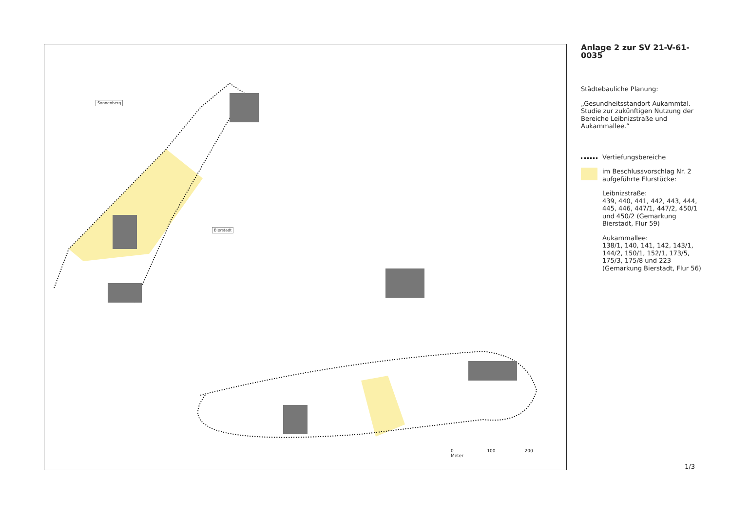Sonnenberg
Bierstadt
0 100 200
Meter
Anlage 2 zur SV 21-V-61-0035
Städtebauliche Planung:
„Gesundheitsstandort Aukammtal. Studie zur zukünftigen Nutzung der Bereiche Leibnizstraße und Aukammallee.“
Vertiefungsbereiche
im Beschlussvorschlag Nr. 2 aufgeführte Flurstücke:
Leibnizstraße:
439, 440, 441, 442, 443, 444, 445, 446, 447/1, 447/2, 450/1 und 450/2 (Gemarkung Bierstadt, Flur 59)
Aukammallee:
138/1, 140, 141, 142, 143/1, 144/2, 150/1, 152/1, 173/5, 175/3, 175/8 und 223 (Gemarkung Bierstadt, Flur 56)
1/3